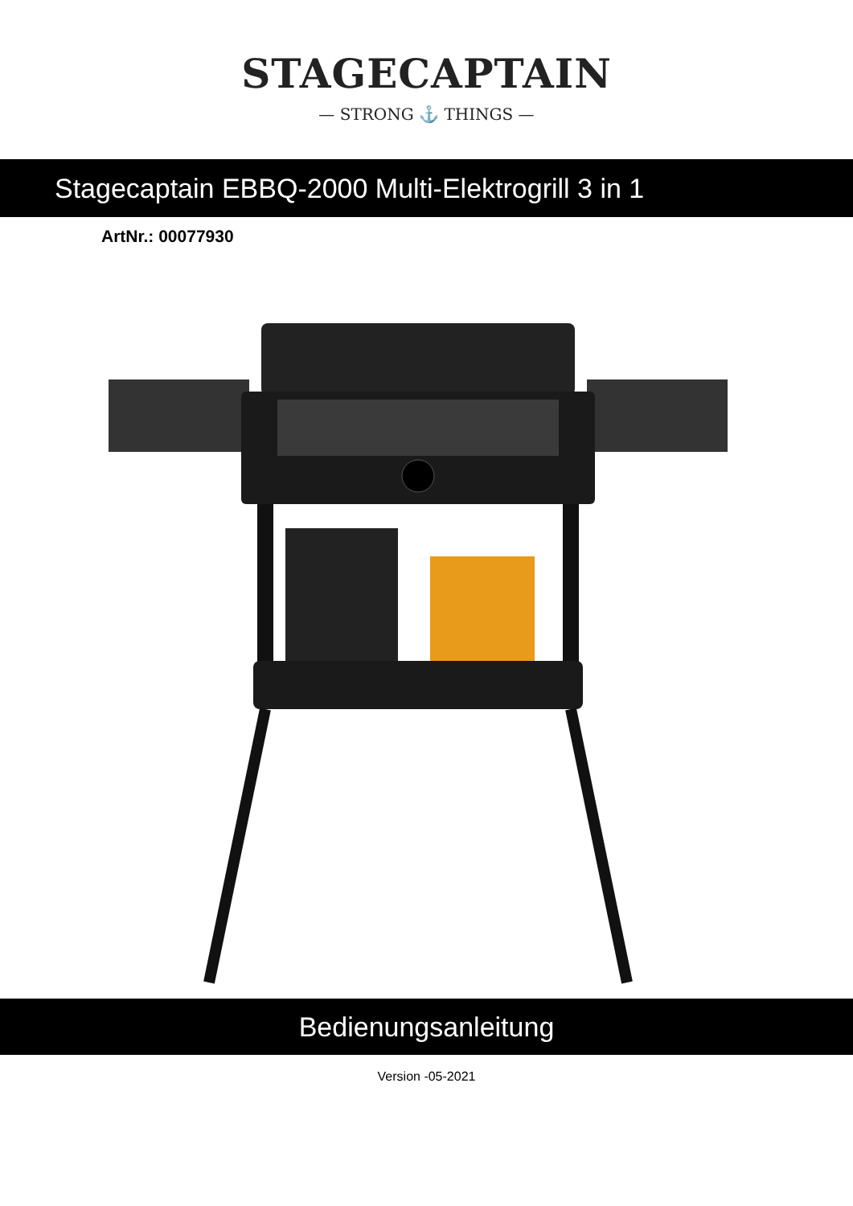STAGECAPTAIN
— STRONG ⚓ THINGS —
Stagecaptain EBBQ-2000 Multi-Elektrogrill 3 in 1
ArtNr.: 00077930
Bedienungsanleitung
Version -05-2021